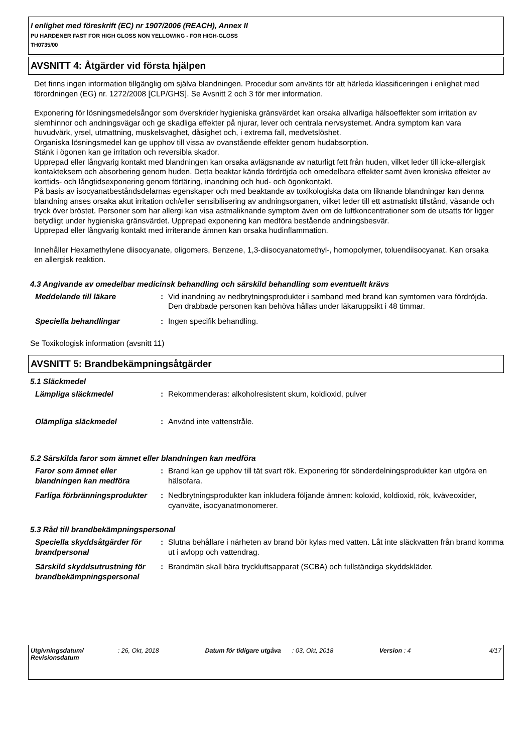I enlighet med föreskrift (EC) nr 1907/2006 (REACH), Annex II
PU HARDENER FAST FOR HIGH GLOSS NON YELLOWING - FOR HIGH-GLOSS
TH0735/00
AVSNITT 4: Åtgärder vid första hjälpen
Det finns ingen information tillgänglig om själva blandningen. Procedur som använts för att härleda klassificeringen i enlighet med förordningen (EG) nr. 1272/2008 [CLP/GHS]. Se Avsnitt 2 och 3 för mer information.
Exponering för lösningsmedelsångor som överskrider hygieniska gränsvärdet kan orsaka allvarliga hälsoeffekter som irritation av slemhinnor och andningsvägar och ge skadliga effekter på njurar, lever och centrala nervsystemet. Andra symptom kan vara huvudvärk, yrsel, utmattning, muskelsvaghet, dåsighet och, i extrema fall, medvetslöshet.
Organiska lösningsmedel kan ge upphov till vissa av ovanstående effekter genom hudabsorption.
Stänk i ögonen kan ge irritation och reversibla skador.
Upprepad eller långvarig kontakt med blandningen kan orsaka avlägsnande av naturligt fett från huden, vilket leder till icke-allergisk kontakteksem och absorbering genom huden. Detta beaktar kända fördröjda och omedelbara effekter samt även kroniska effekter av korttids- och långtidsexponering genom förtäring, inandning och hud- och ögonkontakt.
På basis av isocyanatbeståndsdelarnas egenskaper och med beaktande av toxikologiska data om liknande blandningar kan denna blandning anses orsaka akut irritation och/eller sensibilisering av andningsorganen, vilket leder till ett astmatiskt tillstånd, väsande och tryck över bröstet. Personer som har allergi kan visa astmaliknande symptom även om de luftkoncentrationer som de utsatts för ligger betydligt under hygieniska gränsvärdet. Upprepad exponering kan medföra bestående andningsbesvär.
Upprepad eller långvarig kontakt med irriterande ämnen kan orsaka hudinflammation.
Innehåller Hexamethylene diisocyanate, oligomers, Benzene, 1,3-diisocyanatomethyl-, homopolymer, toluendiisocyanat. Kan orsaka en allergisk reaktion.
4.3 Angivande av omedelbar medicinsk behandling och särskild behandling som eventuellt krävs
Meddelande till läkare : Vid inandning av nedbrytningsprodukter i samband med brand kan symtomen vara fördröjda. Den drabbade personen kan behöva hållas under läkaruppsikt i 48 timmar.
Speciella behandlingar : Ingen specifik behandling.
Se Toxikologisk information (avsnitt 11)
AVSNITT 5: Brandbekämpningsåtgärder
5.1 Släckmedel
Lämpliga släckmedel : Rekommenderas: alkoholresistent skum, koldioxid, pulver
Olämpliga släckmedel : Använd inte vattenstråle.
5.2 Särskilda faror som ämnet eller blandningen kan medföra
Faror som ämnet eller blandningen kan medföra
: Brand kan ge upphov till tät svart rök. Exponering för sönderdelningsprodukter kan utgöra en hälsofara.
Farliga förbränningsprodukter
: Nedbrytningsprodukter kan inkludera följande ämnen: koloxid, koldioxid, rök, kväveoxider, cyanväte, isocyanatmonomerer.
5.3 Råd till brandbekämpningspersonal
Speciella skyddsåtgärder för brandpersonal
: Slutna behållare i närheten av brand bör kylas med vatten. Låt inte släckvatten från brand komma ut i avlopp och vattendrag.
Särskild skyddsutrustning för brandbekämpningspersonal
: Brandmän skall bära tryckluftsapparat (SCBA) och fullständiga skyddskläder.
Utgivningsdatum/ Revisionsdatum
: 26, Okt, 2018 Datum för tidigare utgåva : 03, Okt, 2018 Version : 4 4/17